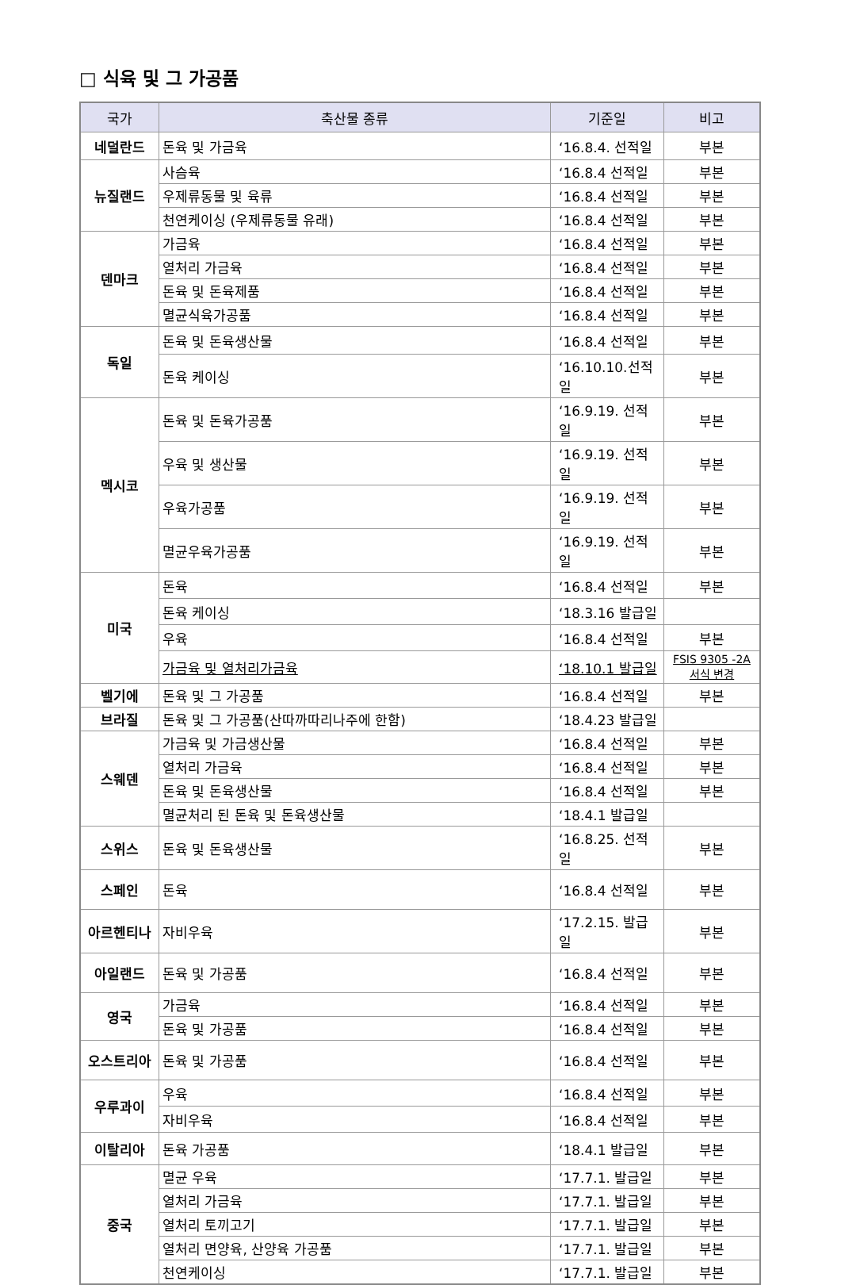□ 식육 및 그 가공품
| 국가 | 축산물 종류 | 기준일 | 비고 |
| --- | --- | --- | --- |
| 네덜란드 | 돈육 및 가금육 | ‘16.8.4. 선적일 | 부본 |
| 뉴질랜드 | 사슴육 | ‘16.8.4 선적일 | 부본 |
| | 우제류동물 및 육류 | ‘16.8.4 선적일 | 부본 |
| | 천연케이싱 (우제류동물 유래) | ‘16.8.4 선적일 | 부본 |
| 덴마크 | 가금육 | ‘16.8.4 선적일 | 부본 |
| | 열처리 가금육 | ‘16.8.4 선적일 | 부본 |
| | 돈육 및 돈육제품 | ‘16.8.4 선적일 | 부본 |
| | 멸균식육가공품 | ‘16.8.4 선적일 | 부본 |
| 독일 | 돈육 및 돈육생산물 | ‘16.8.4 선적일 | 부본 |
| | 돈육 케이싱 | ‘16.10.10.선적일 | 부본 |
| 멕시코 | 돈육 및 돈육가공품 | ‘16.9.19. 선적일 | 부본 |
| | 우육 및 생산물 | ‘16.9.19. 선적일 | 부본 |
| | 우육가공품 | ‘16.9.19. 선적일 | 부본 |
| | 멸균우육가공품 | ‘16.9.19. 선적일 | 부본 |
| 미국 | 돈육 | ‘16.8.4 선적일 | 부본 |
| | 돈육 케이싱 | ‘18.3.16 발급일 | |
| | 우육 | ‘16.8.4 선적일 | 부본 |
| | 가금육 및 열처리가금육 | ‘18.10.1 발급일 | FSIS 9305 -2A 서식 변경 |
| 벨기에 | 돈육 및 그 가공품 | ‘16.8.4 선적일 | 부본 |
| 브라질 | 돈육 및 그 가공품(산따까따리나주에 한함) | ‘18.4.23 발급일 | |
| 스웨덴 | 가금육 및 가금생산물 | ‘16.8.4 선적일 | 부본 |
| | 열처리 가금육 | ‘16.8.4 선적일 | 부본 |
| | 돈육 및 돈육생산물 | ‘16.8.4 선적일 | 부본 |
| | 멸균처리 된 돈육 및 돈육생산물 | ‘18.4.1 발급일 | |
| 스위스 | 돈육 및 돈육생산물 | ‘16.8.25. 선적일 | 부본 |
| 스페인 | 돈육 | ‘16.8.4 선적일 | 부본 |
| 아르헨티나 | 자비우육 | ‘17.2.15. 발급일 | 부본 |
| 아일랜드 | 돈육 및 가공품 | ‘16.8.4 선적일 | 부본 |
| 영국 | 가금육 | ‘16.8.4 선적일 | 부본 |
| | 돈육 및 가공품 | ‘16.8.4 선적일 | 부본 |
| 오스트리아 | 돈육 및 가공품 | ‘16.8.4 선적일 | 부본 |
| 우루과이 | 우육 | ‘16.8.4 선적일 | 부본 |
| | 자비우육 | ‘16.8.4 선적일 | 부본 |
| 이탈리아 | 돈육 가공품 | ‘18.4.1 발급일 | 부본 |
| 중국 | 멸균 우육 | ‘17.7.1. 발급일 | 부본 |
| | 열처리 가금육 | ‘17.7.1. 발급일 | 부본 |
| | 열처리 토끼고기 | ‘17.7.1. 발급일 | 부본 |
| | 열처리 면양육, 산양육 가공품 | ‘17.7.1. 발급일 | 부본 |
| | 천연케이싱 | ‘17.7.1. 발급일 | 부본 |